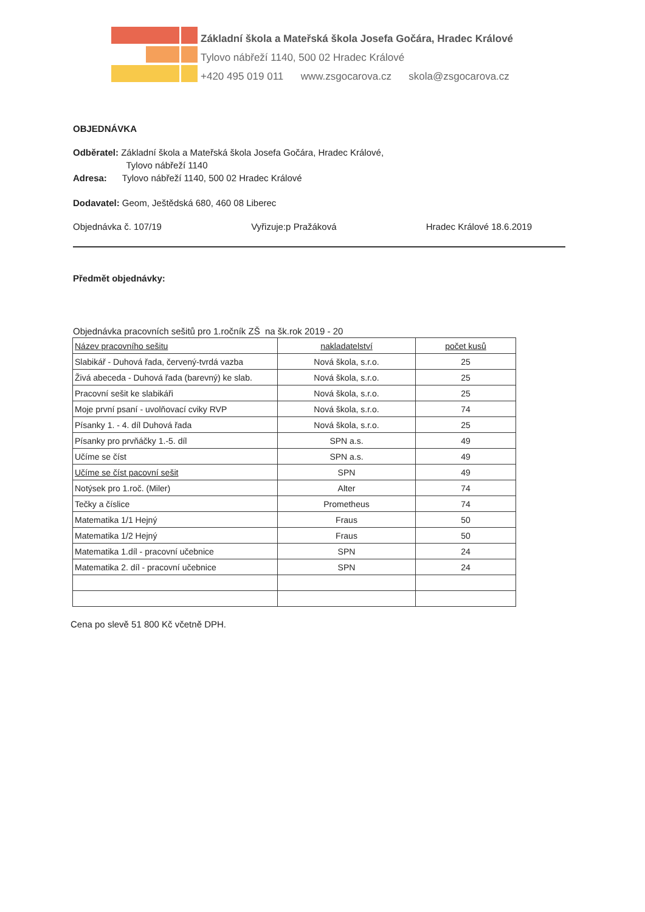Základní škola a Mateřská škola Josefa Gočára, Hradec Králové
Tylovo nábřeží 1140, 500 02 Hradec Králové
+420 495 019 011 www.zsgocarova.cz skola@zsgocarova.cz
OBJEDNÁVKA
Odběratel: Základní škola a Mateřská škola Josefa Gočára, Hradec Králové,
Tylovo nábřeží 1140
Adresa: Tylovo nábřeží 1140, 500 02 Hradec Králové
Dodavatel: Geom, Ještědská 680, 460 08 Liberec
Objednávka č. 107/19 Vyřizuje:p Pražáková Hradec Králové 18.6.2019
Předmět objednávky:
Objednávka pracovních sešitů pro 1.ročník ZŠ na šk.rok 2019 - 20
| Název pracovního sešitu | nakladatelství | počet kusů |
| --- | --- | --- |
| Slabikář - Duhová řada, červený-tvrdá vazba | Nová škola, s.r.o. | 25 |
| Živá abeceda - Duhová řada (barevný) ke slab. | Nová škola, s.r.o. | 25 |
| Pracovní sešit ke slabikáři | Nová škola, s.r.o. | 25 |
| Moje první psaní - uvolňovací cviky RVP | Nová škola, s.r.o. | 74 |
| Písanky 1. - 4. díl Duhová řada | Nová škola, s.r.o. | 25 |
| Písanky pro prvňáčky 1.-5. díl | SPN a.s. | 49 |
| Učíme se číst | SPN a.s. | 49 |
| Učíme se číst pacovní sešit | SPN | 49 |
| Notýsek pro 1.roč. (Miler) | Alter | 74 |
| Tečky a číslice | Prometheus | 74 |
| Matematika 1/1 Hejný | Fraus | 50 |
| Matematika 1/2 Hejný | Fraus | 50 |
| Matematika 1.díl - pracovní učebnice | SPN | 24 |
| Matematika 2. díl - pracovní učebnice | SPN | 24 |
Cena po slevě 51 800 Kč včetně DPH.